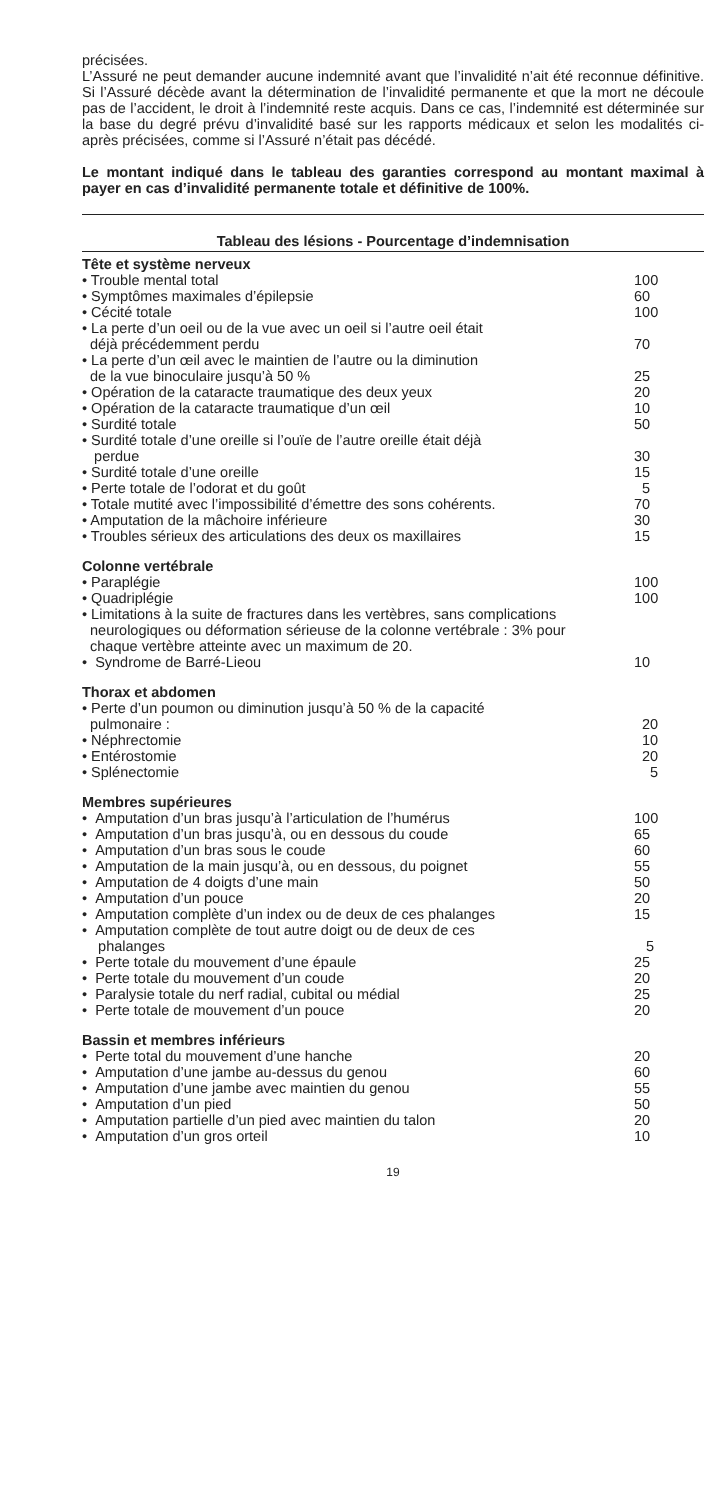précisées.
L’Assuré ne peut demander aucune indemnité avant que l’invalidité n’ait été reconnue définitive. Si l’Assuré décède avant la détermination de l’invalidité permanente et que la mort ne découle pas de l’accident, le droit à l’indemnité reste acquis. Dans ce cas, l’indemnité est déterminée sur la base du degré prévu d’invalidité basé sur les rapports médicaux et selon les modalités ci-après précisées, comme si l’Assuré n’était pas décédé.
Le montant indiqué dans le tableau des garanties correspond au montant maximal à payer en cas d’invalidité permanente totale et définitive de 100%.
| Tableau des lésions - Pourcentage d’indemnisation | |
| --- | --- |
| Tête et système nerveux | |
| • Trouble mental total | 100 |
| • Symptômes maximales d’épilepsie | 60 |
| • Cécité totale | 100 |
| • La perte d’un oeil ou de la vue avec un oeil si l’autre oeil était déjà précédemment perdu | 70 |
| • La perte d’un œil avec le maintien de l’autre ou la diminution de la vue binoculaire jusqu’à 50 % | 25 |
| • Opération de la cataracte traumatique des deux yeux | 20 |
| • Opération de la cataracte traumatique d’un œil | 10 |
| • Surdité totale | 50 |
| • Surdité totale d’une oreille si l’ouïe de l’autre oreille était déjà perdue | 30 |
| • Surdité totale d’une oreille | 15 |
| • Perte totale de l’odorat et du goût | 5 |
| • Totale mutité avec l’impossibilité d’émettre des sons cohérents. | 70 |
| • Amputation de la mâchoire inférieure | 30 |
| • Troubles sérieux des articulations des deux os maxillaires | 15 |
| Colonne vertébrale | |
| • Paraplégie | 100 |
| • Quadriplégie | 100 |
| • Limitations à la suite de fractures dans les vertèbres, sans complications neurologiques ou déformation sérieuse de la colonne vertébrale : 3% pour chaque vertèbre atteinte avec un maximum de 20. | |
| • Syndrome de Barré-Lieou | 10 |
| Thorax et abdomen | |
| • Perte d’un poumon ou diminution jusqu’à 50 % de la capacité pulmonaire : | 20 |
| • Néphrectomie | 10 |
| • Entérostomie | 20 |
| • Splénectomie | 5 |
| Membres supérieures | |
| • Amputation d’un bras jusqu’à l’articulation de l’humérus | 100 |
| • Amputation d’un bras jusqu’à, ou en dessous du coude | 65 |
| • Amputation d’un bras sous le coude | 60 |
| • Amputation de la main jusqu’à, ou en dessous, du poignet | 55 |
| • Amputation de 4 doigts d’une main | 50 |
| • Amputation d’un pouce | 20 |
| • Amputation complète d’un index ou de deux de ces phalanges | 15 |
| • Amputation complète de tout autre doigt ou de deux de ces phalanges | 5 |
| • Perte totale du mouvement d’une épaule | 25 |
| • Perte totale du mouvement d’un coude | 20 |
| • Paralysie totale du nerf radial, cubital ou médial | 25 |
| • Perte totale de mouvement d’un pouce | 20 |
| Bassin et membres inférieurs | |
| • Perte total du mouvement d’une hanche | 20 |
| • Amputation d’une jambe au-dessus du genou | 60 |
| • Amputation d’une jambe avec maintien du genou | 55 |
| • Amputation d’un pied | 50 |
| • Amputation partielle d’un pied avec maintien du talon | 20 |
| • Amputation d’un gros orteil | 10 |
19